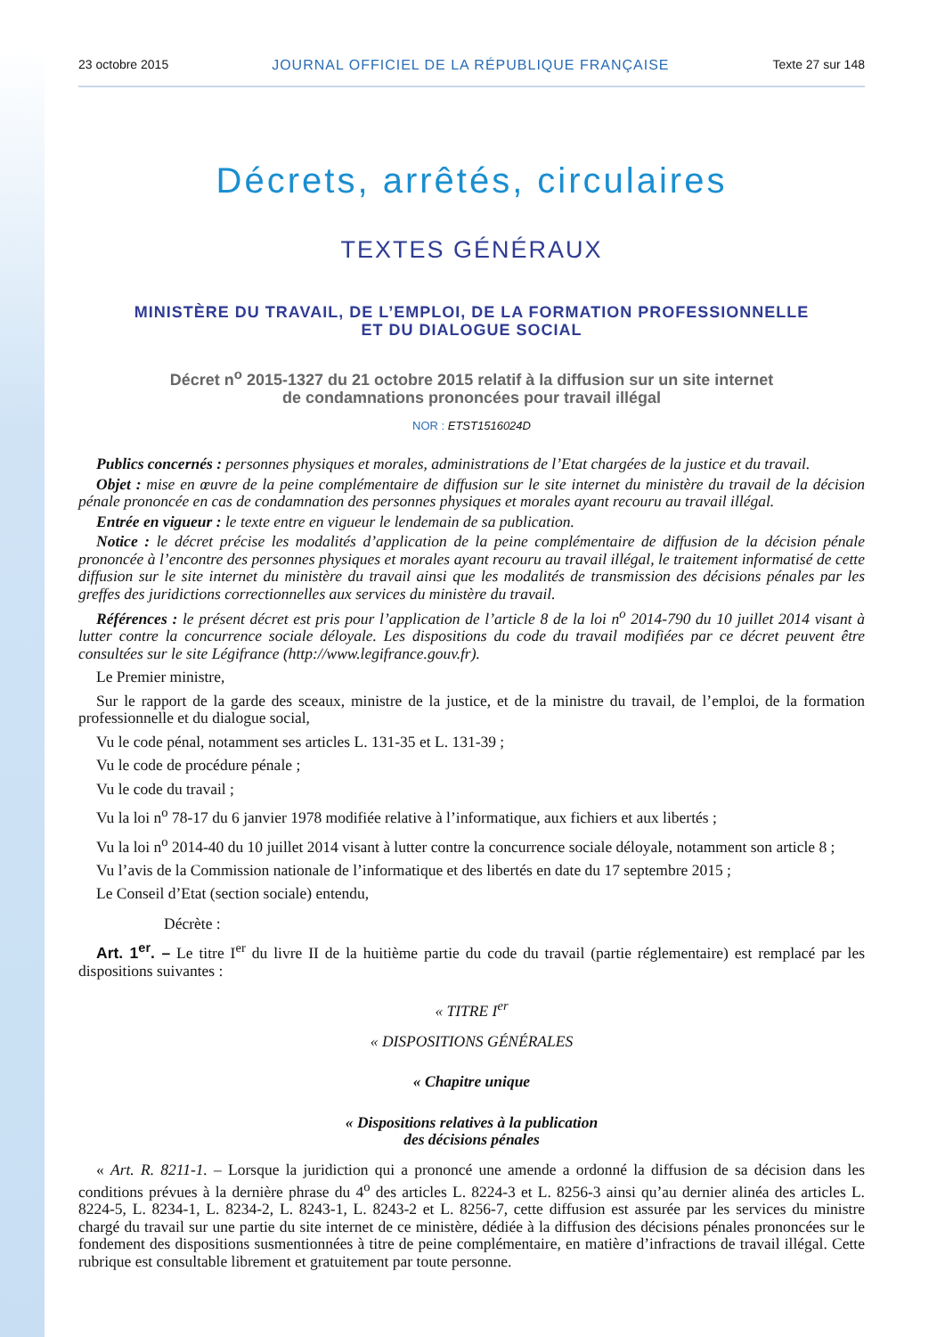23 octobre 2015 JOURNAL OFFICIEL DE LA RÉPUBLIQUE FRANÇAISE Texte 27 sur 148
Décrets, arrêtés, circulaires
TEXTES GÉNÉRAUX
MINISTÈRE DU TRAVAIL, DE L’EMPLOI, DE LA FORMATION PROFESSIONNELLE
ET DU DIALOGUE SOCIAL
Décret n<sup>o</sup> 2015-1327 du 21 octobre 2015 relatif à la diffusion sur un site internet
de condamnations prononcées pour travail illégal
NOR : ETST1516024D
Publics concernés : personnes physiques et morales, administrations de l’Etat chargées de la justice et du travail.
Objet : mise en œuvre de la peine complémentaire de diffusion sur le site internet du ministère du travail de la décision pénale prononcée en cas de condamnation des personnes physiques et morales ayant recouru au travail illégal.
Entrée en vigueur : le texte entre en vigueur le lendemain de sa publication.
Notice : le décret précise les modalités d’application de la peine complémentaire de diffusion de la décision pénale prononcée à l’encontre des personnes physiques et morales ayant recouru au travail illégal, le traitement informatisé de cette diffusion sur le site internet du ministère du travail ainsi que les modalités de transmission des décisions pénales par les greffes des juridictions correctionnelles aux services du ministère du travail.
Références : le présent décret est pris pour l’application de l’article 8 de la loi n<sup>o</sup> 2014-790 du 10 juillet 2014 visant à lutter contre la concurrence sociale déloyale. Les dispositions du code du travail modifiées par ce décret peuvent être consultées sur le site Légifrance (http://www.legifrance.gouv.fr).
Le Premier ministre,
Sur le rapport de la garde des sceaux, ministre de la justice, et de la ministre du travail, de l’emploi, de la formation professionnelle et du dialogue social,
Vu le code pénal, notamment ses articles L. 131-35 et L. 131-39 ;
Vu le code de procédure pénale ;
Vu le code du travail ;
Vu la loi n<sup>o</sup> 78-17 du 6 janvier 1978 modifiée relative à l’informatique, aux fichiers et aux libertés ;
Vu la loi n<sup>o</sup> 2014-40 du 10 juillet 2014 visant à lutter contre la concurrence sociale déloyale, notamment son article 8 ;
Vu l’avis de la Commission nationale de l’informatique et des libertés en date du 17 septembre 2015 ;
Le Conseil d’Etat (section sociale) entendu,
Décrète :
Art. 1<sup>er</sup>. – Le titre I<sup>er</sup> du livre II de la huitième partie du code du travail (partie réglementaire) est remplacé par les dispositions suivantes :
« TITRE I<sup>er</sup>
« DISPOSITIONS GÉNÉRALES
« Chapitre unique
« Dispositions relatives à la publication
des décisions pénales
« Art. R. 8211-1. – Lorsque la juridiction qui a prononcé une amende a ordonné la diffusion de sa décision dans les conditions prévues à la dernière phrase du 4<sup>o</sup> des articles L. 8224-3 et L. 8256-3 ainsi qu’au dernier alinéa des articles L. 8224-5, L. 8234-1, L. 8234-2, L. 8243-1, L. 8243-2 et L. 8256-7, cette diffusion est assurée par les services du ministre chargé du travail sur une partie du site internet de ce ministère, dédiée à la diffusion des décisions pénales prononcées sur le fondement des dispositions susmentionnées à titre de peine complémentaire, en matière d’infractions de travail illégal. Cette rubrique est consultable librement et gratuitement par toute personne.